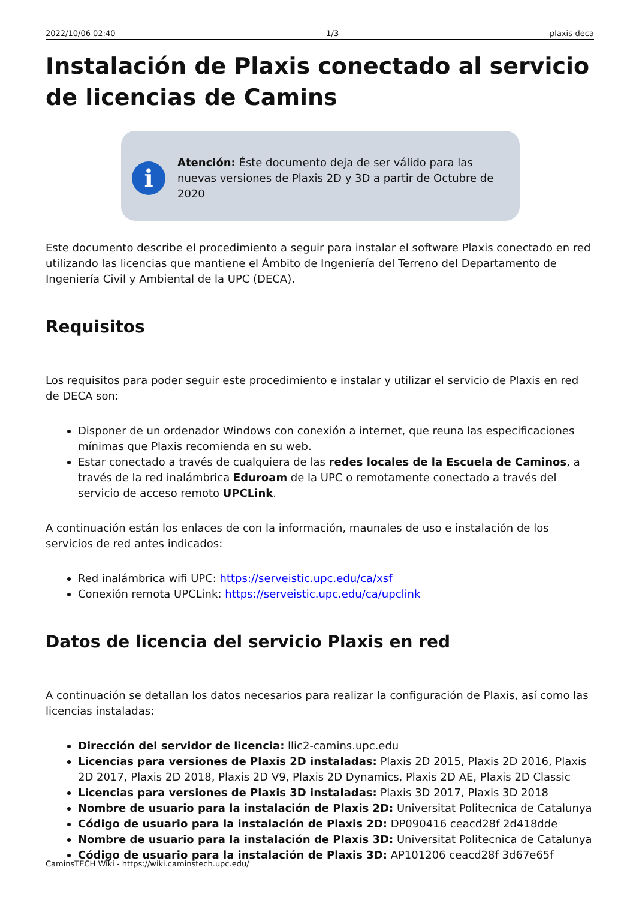2022/10/06 02:40 1/3 plaxis-deca
Instalación de Plaxis conectado al servicio de licencias de Camins
i
Atención: Éste documento deja de ser válido para las nuevas versiones de Plaxis 2D y 3D a partir de Octubre de 2020
Este documento describe el procedimiento a seguir para instalar el software Plaxis conectado en red utilizando las licencias que mantiene el Ámbito de Ingeniería del Terreno del Departamento de Ingeniería Civil y Ambiental de la UPC (DECA).
Requisitos
Los requisitos para poder seguir este procedimiento e instalar y utilizar el servicio de Plaxis en red de DECA son:
Disponer de un ordenador Windows con conexión a internet, que reuna las especificaciones mínimas que Plaxis recomienda en su web.
Estar conectado a través de cualquiera de las redes locales de la Escuela de Caminos, a través de la red inalámbrica Eduroam de la UPC o remotamente conectado a través del servicio de acceso remoto UPCLink.
A continuación están los enlaces de con la información, maunales de uso e instalación de los servicios de red antes indicados:
Red inalámbrica wifi UPC: https://serveistic.upc.edu/ca/xsf
Conexión remota UPCLink: https://serveistic.upc.edu/ca/upclink
Datos de licencia del servicio Plaxis en red
A continuación se detallan los datos necesarios para realizar la configuración de Plaxis, así como las licencias instaladas:
Dirección del servidor de licencia: llic2-camins.upc.edu
Licencias para versiones de Plaxis 2D instaladas: Plaxis 2D 2015, Plaxis 2D 2016, Plaxis 2D 2017, Plaxis 2D 2018, Plaxis 2D V9, Plaxis 2D Dynamics, Plaxis 2D AE, Plaxis 2D Classic
Licencias para versiones de Plaxis 3D instaladas: Plaxis 3D 2017, Plaxis 3D 2018
Nombre de usuario para la instalación de Plaxis 2D: Universitat Politecnica de Catalunya
Código de usuario para la instalación de Plaxis 2D: DP090416 ceacd28f 2d418dde
Nombre de usuario para la instalación de Plaxis 3D: Universitat Politecnica de Catalunya
Código de usuario para la instalación de Plaxis 3D: AP101206 ceacd28f 3d67e65f
CaminsTECH Wiki - https://wiki.caminstech.upc.edu/